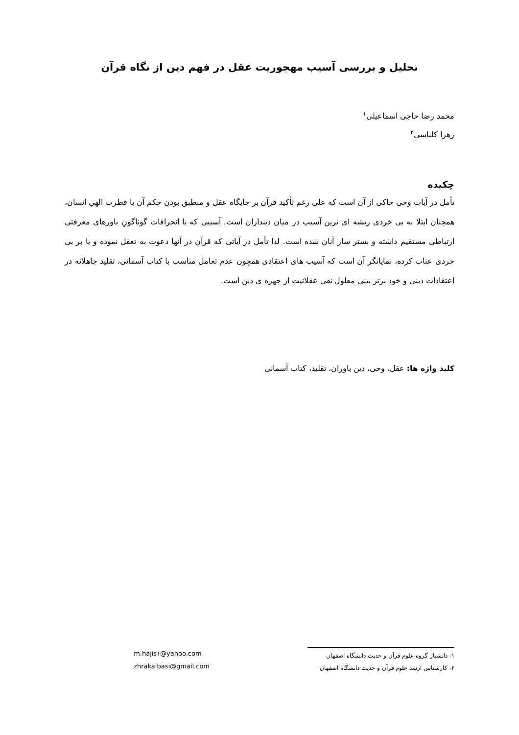تحلیل و بررسی آسیب مهجوریت عقل در فهم دین از نگاه قرآن
محمد رضا حاجی اسماعیلی<sup>۱</sup>
زهرا کلباسی<sup>۲</sup>
چکیده
تأمل در آیات وحی حاکی از آن است که علی رغم تأکید قرآن بر جایگاه عقل و منطبق بودن حکم آن با فطرت الهیِ انسان، همچنان ابتلا به بی خردی ریشه ای ترین آسیب در میان دینداران است. آسیبی که با انحرافات گوناگونِ باورهای معرفتی ارتباطی مستقیم داشته و بستر ساز آنان شده است. لذا تأمل در آیاتی که قرآن در آنها دعوت به تعقل نموده و یا بر بی خردی عتاب کرده، نمایانگر آن است که آسیب های اعتقادی همچون عدم تعامل مناسب با کتاب آسمانی، تقلید جاهلانه در اعتقادات دینی و خود برتر بینی معلول نفی عقلانیت از چهره ی دین است.
کلید واژه ها: عقل، وحی، دین باوران، تقلید، کتاب آسمانی
۱- دانشیار گروه علوم قرآن و حدیث دانشگاه اصفهان
۲- کارشناس ارشد علوم قرآن و حدیث دانشگاه اصفهان
m.hajis۱@yahoo.com
zhrakalbasi@gmail.com